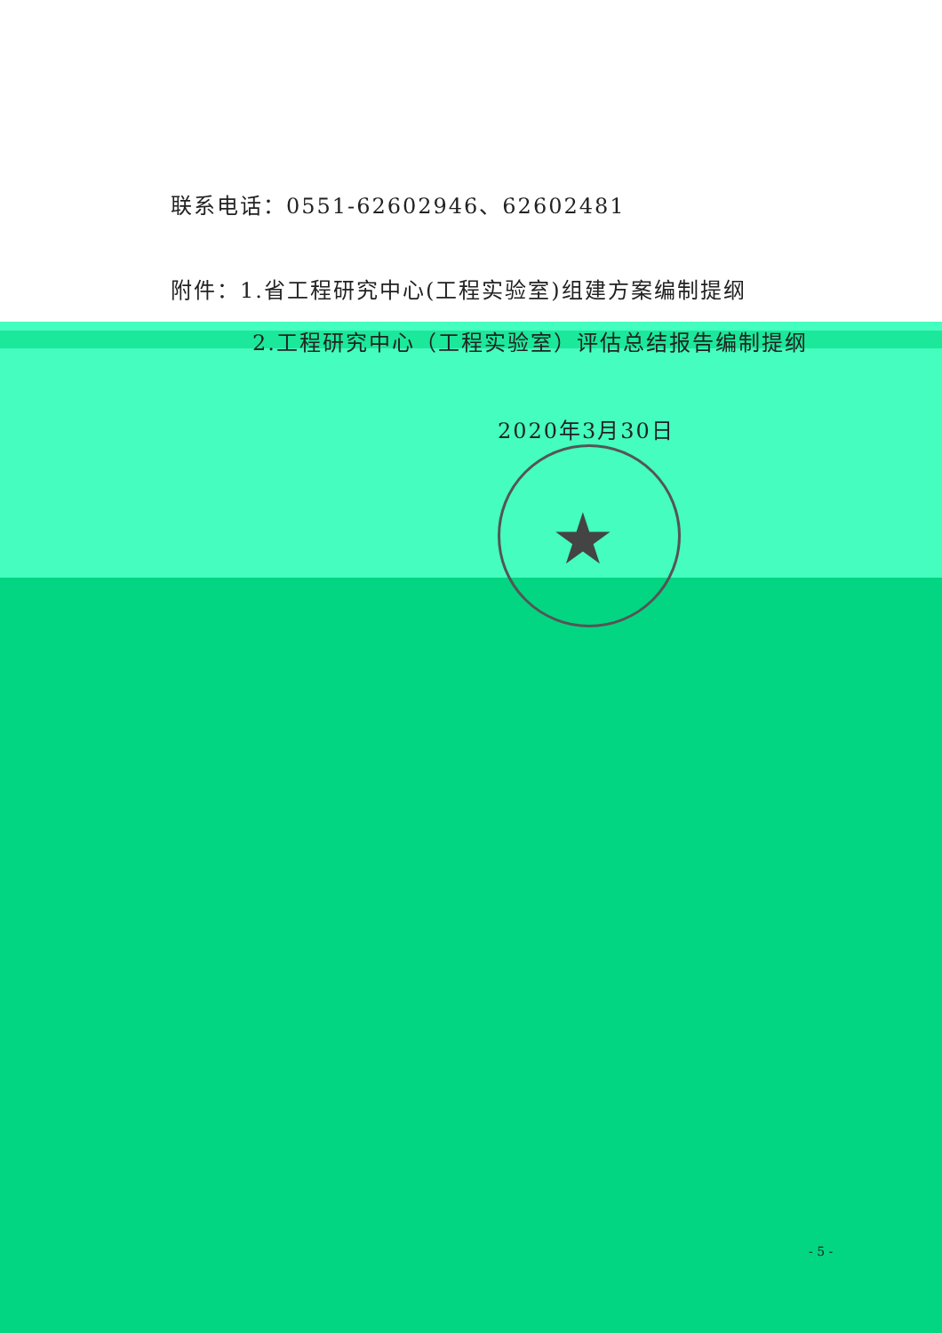★
联系电话：0551-62602946、62602481
附件：1.省工程研究中心(工程实验室)组建方案编制提纲
2.工程研究中心（工程实验室）评估总结报告编制提纲
2020年3月30日
- 5 -